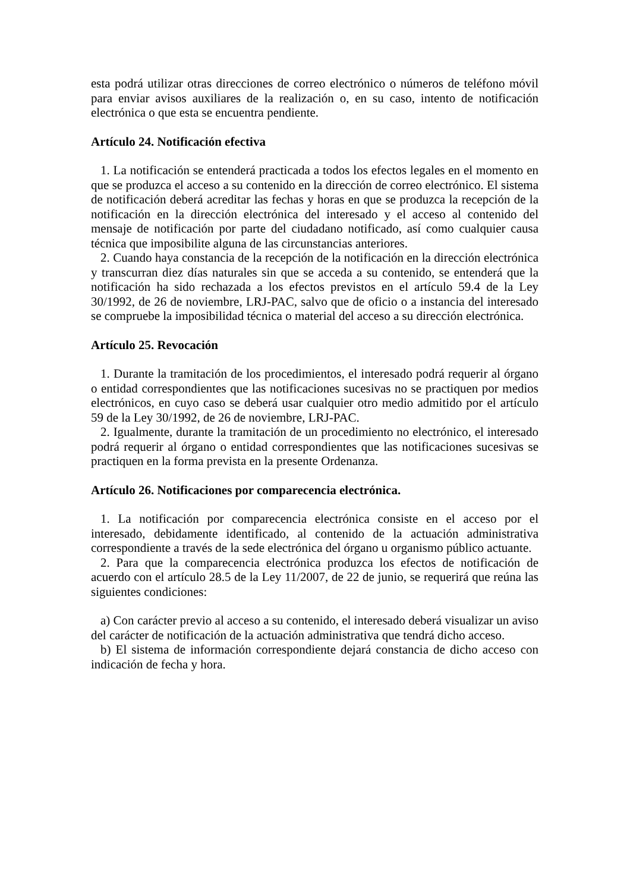esta podrá utilizar otras direcciones de correo electrónico o números de teléfono móvil para enviar avisos auxiliares de la realización o, en su caso, intento de notificación electrónica o que esta se encuentra pendiente.
Artículo 24. Notificación efectiva
1. La notificación se entenderá practicada a todos los efectos legales en el momento en que se produzca el acceso a su contenido en la dirección de correo electrónico. El sistema de notificación deberá acreditar las fechas y horas en que se produzca la recepción de la notificación en la dirección electrónica del interesado y el acceso al contenido del mensaje de notificación por parte del ciudadano notificado, así como cualquier causa técnica que imposibilite alguna de las circunstancias anteriores.
2. Cuando haya constancia de la recepción de la notificación en la dirección electrónica y transcurran diez días naturales sin que se acceda a su contenido, se entenderá que la notificación ha sido rechazada a los efectos previstos en el artículo 59.4 de la Ley 30/1992, de 26 de noviembre, LRJ-PAC, salvo que de oficio o a instancia del interesado se compruebe la imposibilidad técnica o material del acceso a su dirección electrónica.
Artículo 25. Revocación
1. Durante la tramitación de los procedimientos, el interesado podrá requerir al órgano o entidad correspondientes que las notificaciones sucesivas no se practiquen por medios electrónicos, en cuyo caso se deberá usar cualquier otro medio admitido por el artículo 59 de la Ley 30/1992, de 26 de noviembre, LRJ-PAC.
2. Igualmente, durante la tramitación de un procedimiento no electrónico, el interesado podrá requerir al órgano o entidad correspondientes que las notificaciones sucesivas se practiquen en la forma prevista en la presente Ordenanza.
Artículo 26. Notificaciones por comparecencia electrónica.
1. La notificación por comparecencia electrónica consiste en el acceso por el interesado, debidamente identificado, al contenido de la actuación administrativa correspondiente a través de la sede electrónica del órgano u organismo público actuante.
2. Para que la comparecencia electrónica produzca los efectos de notificación de acuerdo con el artículo 28.5 de la Ley 11/2007, de 22 de junio, se requerirá que reúna las siguientes condiciones:
a) Con carácter previo al acceso a su contenido, el interesado deberá visualizar un aviso del carácter de notificación de la actuación administrativa que tendrá dicho acceso.
b) El sistema de información correspondiente dejará constancia de dicho acceso con indicación de fecha y hora.